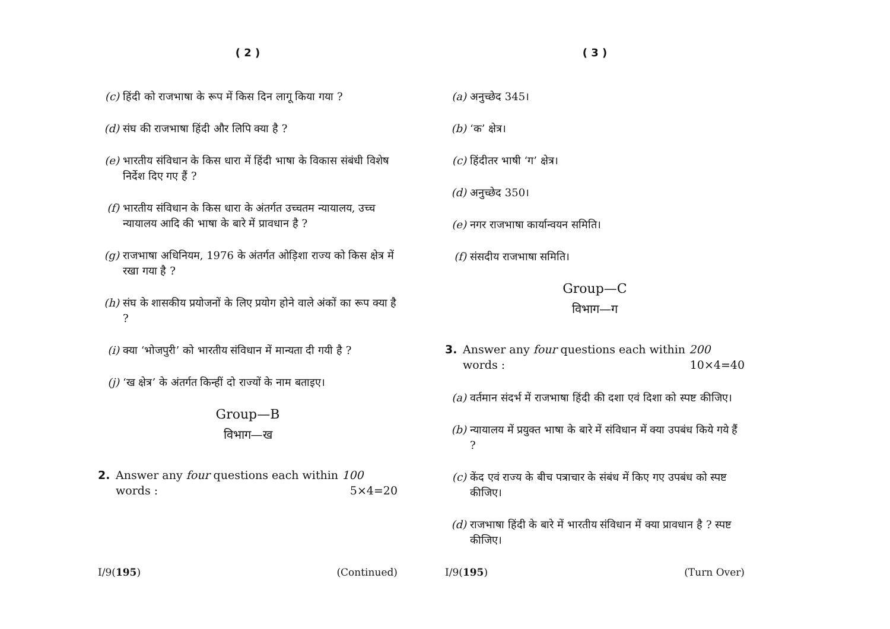( 2 )
(c) हिंदी को राजभाषा के रूप में किस दिन लागू किया गया ?
(d) संघ की राजभाषा हिंदी और लिपि क्या है ?
(e) भारतीय संविधान के किस धारा में हिंदी भाषा के विकास संबंधी विशेष निर्देश दिए गए हैं ?
(f) भारतीय संविधान के किस धारा के अंतर्गत उच्चतम न्यायालय, उच्च न्यायालय आदि की भाषा के बारे में प्रावधान है ?
(g) राजभाषा अधिनियम, 1976 के अंतर्गत ओड़िशा राज्य को किस क्षेत्र में रखा गया है ?
(h) संघ के शासकीय प्रयोजनों के लिए प्रयोग होने वाले अंकों का रूप क्या है ?
(i) क्या ‘भोजपुरी’ को भारतीय संविधान में मान्यता दी गयी है ?
(j) ‘ख क्षेत्र’ के अंतर्गत किन्हीं दो राज्यों के नाम बताइए।
Group—B
विभाग—ख
2. Answer any four questions each within 100 words : 5×4=20
I/9(195) (Continued)
( 3 )
(a) अनुच्छेद 345।
(b) ‘क’ क्षेत्र।
(c) हिंदीतर भाषी ‘ग’ क्षेत्र।
(d) अनुच्छेद 350।
(e) नगर राजभाषा कार्यान्वयन समिति।
(f) संसदीय राजभाषा समिति।
Group—C
विभाग—ग
3. Answer any four questions each within 200 words : 10×4=40
(a) वर्तमान संदर्भ में राजभाषा हिंदी की दशा एवं दिशा को स्पष्ट कीजिए।
(b) न्यायालय में प्रयुक्त भाषा के बारे में संविधान में क्या उपबंध किये गये हैं ?
(c) केंद एवं राज्य के बीच पत्राचार के संबंध में किए गए उपबंध को स्पष्ट कीजिए।
(d) राजभाषा हिंदी के बारे में भारतीय संविधान में क्या प्रावधान है ? स्पष्ट कीजिए।
I/9(195) (Turn Over)